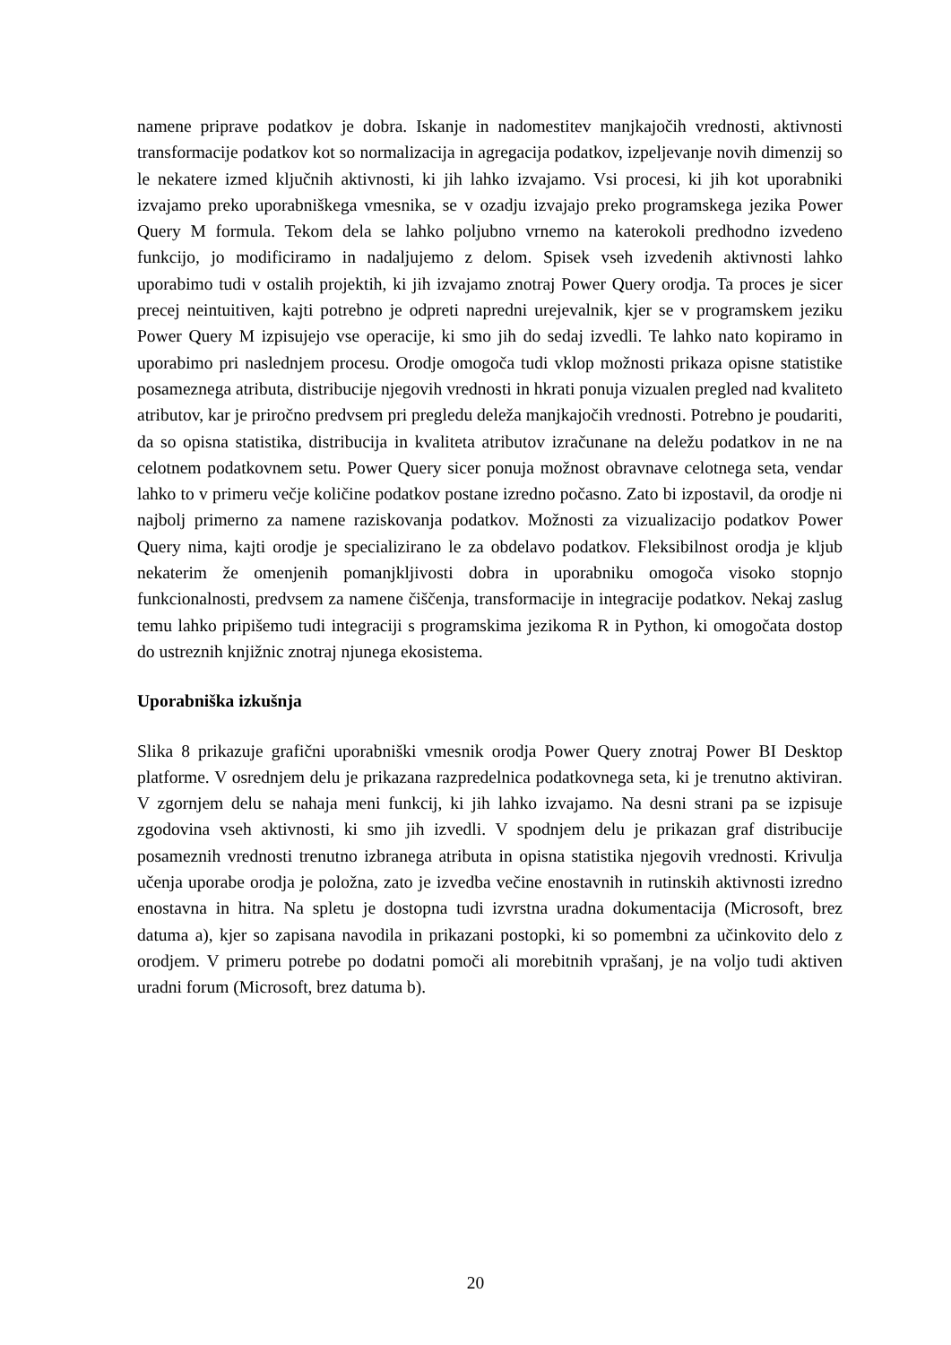namene priprave podatkov je dobra. Iskanje in nadomestitev manjkajočih vrednosti, aktivnosti transformacije podatkov kot so normalizacija in agregacija podatkov, izpeljevanje novih dimenzij so le nekatere izmed ključnih aktivnosti, ki jih lahko izvajamo. Vsi procesi, ki jih kot uporabniki izvajamo preko uporabniškega vmesnika, se v ozadju izvajajo preko programskega jezika Power Query M formula. Tekom dela se lahko poljubno vrnemo na katerokoli predhodno izvedeno funkcijo, jo modificiramo in nadaljujemo z delom. Spisek vseh izvedenih aktivnosti lahko uporabimo tudi v ostalih projektih, ki jih izvajamo znotraj Power Query orodja. Ta proces je sicer precej neintuitiven, kajti potrebno je odpreti napredni urejevalnik, kjer se v programskem jeziku Power Query M izpisujejo vse operacije, ki smo jih do sedaj izvedli. Te lahko nato kopiramo in uporabimo pri naslednjem procesu. Orodje omogoča tudi vklop možnosti prikaza opisne statistike posameznega atributa, distribucije njegovih vrednosti in hkrati ponuja vizualen pregled nad kvaliteto atributov, kar je priročno predvsem pri pregledu deleža manjkajočih vrednosti. Potrebno je poudariti, da so opisna statistika, distribucija in kvaliteta atributov izračunane na deležu podatkov in ne na celotnem podatkovnem setu. Power Query sicer ponuja možnost obravnave celotnega seta, vendar lahko to v primeru večje količine podatkov postane izredno počasno. Zato bi izpostavil, da orodje ni najbolj primerno za namene raziskovanja podatkov. Možnosti za vizualizacijo podatkov Power Query nima, kajti orodje je specializirano le za obdelavo podatkov. Fleksibilnost orodja je kljub nekaterim že omenjenih pomanjkljivosti dobra in uporabniku omogoča visoko stopnjo funkcionalnosti, predvsem za namene čiščenja, transformacije in integracije podatkov. Nekaj zaslug temu lahko pripišemo tudi integraciji s programskima jezikoma R in Python, ki omogočata dostop do ustreznih knjižnic znotraj njunega ekosistema.
Uporabniška izkušnja
Slika 8 prikazuje grafični uporabniški vmesnik orodja Power Query znotraj Power BI Desktop platforme. V osrednjem delu je prikazana razpredelnica podatkovnega seta, ki je trenutno aktiviran. V zgornjem delu se nahaja meni funkcij, ki jih lahko izvajamo. Na desni strani pa se izpisuje zgodovina vseh aktivnosti, ki smo jih izvedli. V spodnjem delu je prikazan graf distribucije posameznih vrednosti trenutno izbranega atributa in opisna statistika njegovih vrednosti. Krivulja učenja uporabe orodja je položna, zato je izvedba večine enostavnih in rutinskih aktivnosti izredno enostavna in hitra. Na spletu je dostopna tudi izvrstna uradna dokumentacija (Microsoft, brez datuma a), kjer so zapisana navodila in prikazani postopki, ki so pomembni za učinkovito delo z orodjem. V primeru potrebe po dodatni pomoči ali morebitnih vprašanj, je na voljo tudi aktiven uradni forum (Microsoft, brez datuma b).
20